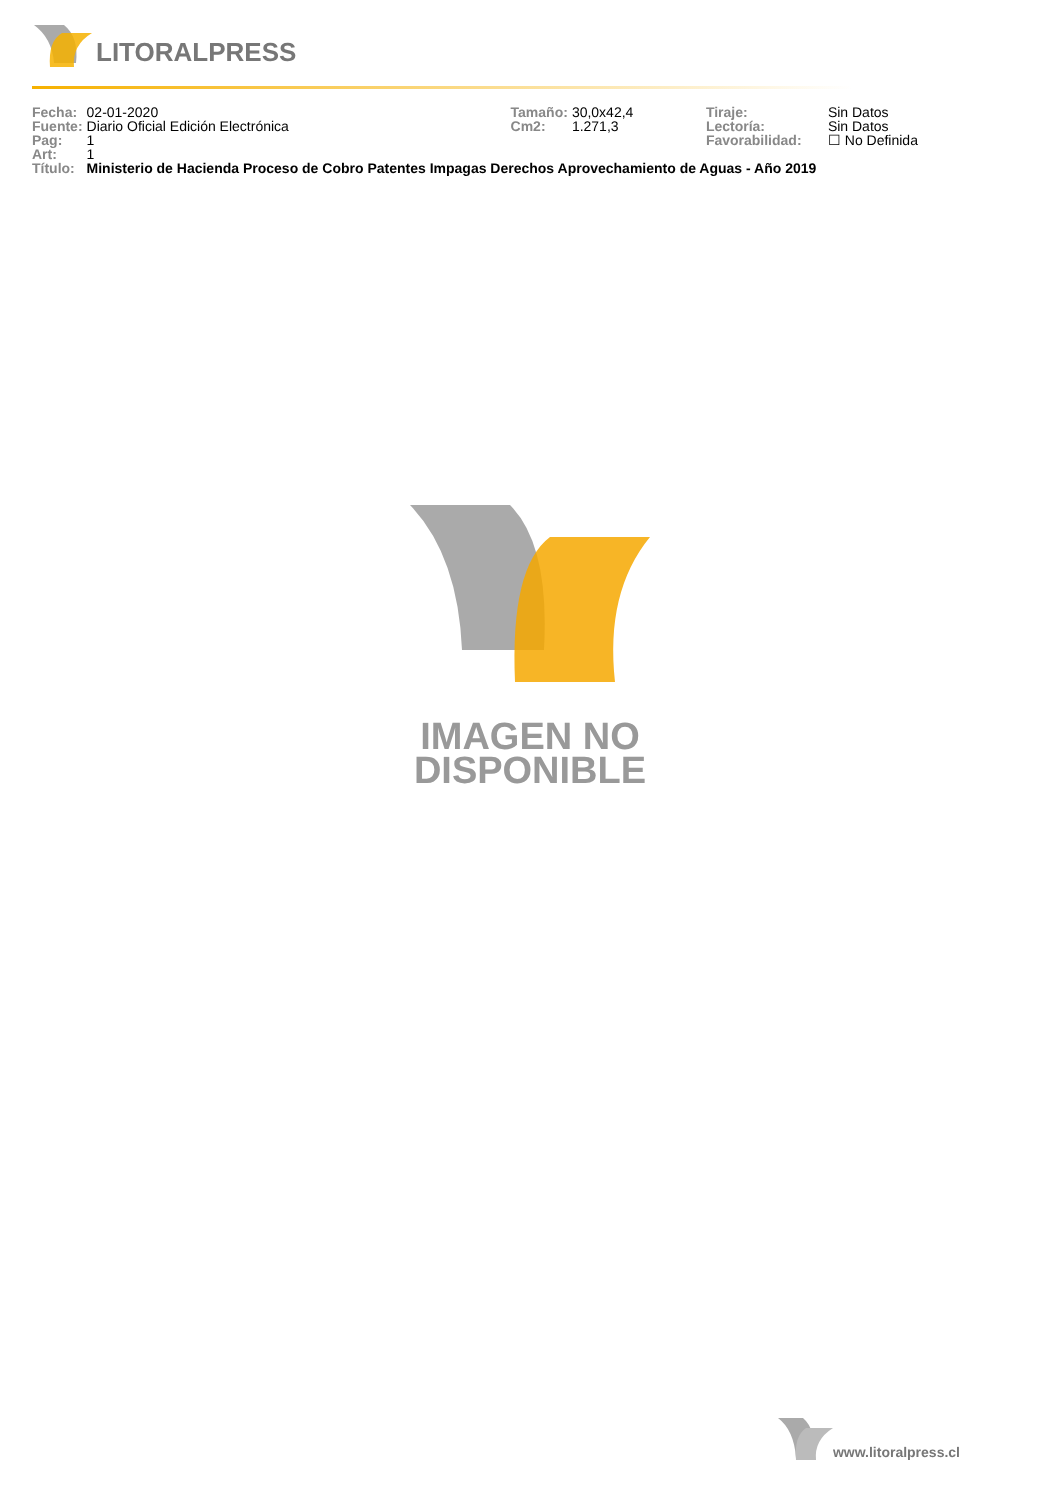LITORALPRESS
| Fecha: | 02-01-2020 | Tamaño: | 30,0x42,4 | Tiraje: | Sin Datos |
| Fuente: | Diario Oficial Edición Electrónica | Cm2: | 1.271,3 | Lectoría: | Sin Datos |
| Pag: | 1 | | | Favorabilidad: | ☐ No Definida |
| Art: | 1 | | | | |
| Título: | Ministerio de Hacienda Proceso de Cobro Patentes Impagas Derechos Aprovechamiento de Aguas - Año 2019 | | | | |
IMAGEN NO
DISPONIBLE
www.litoralpress.cl